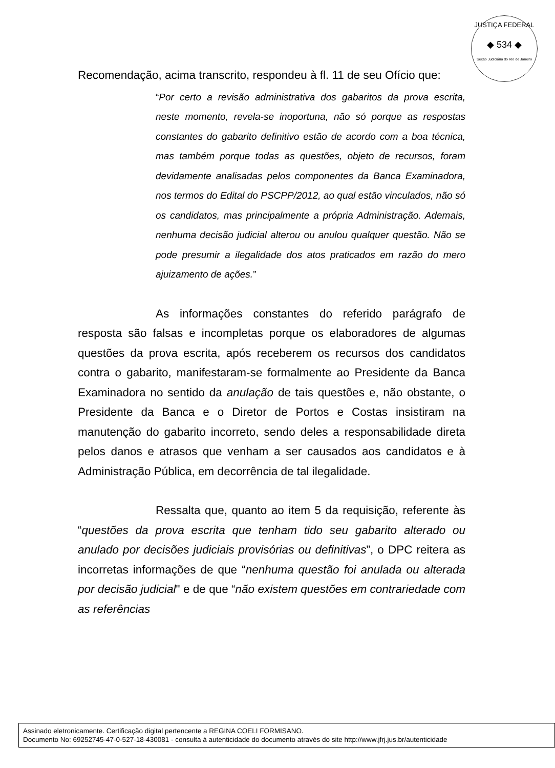JUSTIÇA FEDERAL
◆ 534 ◆
Seção Judiciária do Rio de Janeiro
Recomendação, acima transcrito, respondeu à fl. 11 de seu Ofício que:
“Por certo a revisão administrativa dos gabaritos da prova escrita, neste momento, revela-se inoportuna, não só porque as respostas constantes do gabarito definitivo estão de acordo com a boa técnica, mas também porque todas as questões, objeto de recursos, foram devidamente analisadas pelos componentes da Banca Examinadora, nos termos do Edital do PSCPP/2012, ao qual estão vinculados, não só os candidatos, mas principalmente a própria Administração. Ademais, nenhuma decisão judicial alterou ou anulou qualquer questão. Não se pode presumir a ilegalidade dos atos praticados em razão do mero ajuizamento de ações.”
As informações constantes do referido parágrafo de resposta são falsas e incompletas porque os elaboradores de algumas questões da prova escrita, após receberem os recursos dos candidatos contra o gabarito, manifestaram-se formalmente ao Presidente da Banca Examinadora no sentido da anulação de tais questões e, não obstante, o Presidente da Banca e o Diretor de Portos e Costas insistiram na manutenção do gabarito incorreto, sendo deles a responsabilidade direta pelos danos e atrasos que venham a ser causados aos candidatos e à Administração Pública, em decorrência de tal ilegalidade.
Ressalta que, quanto ao item 5 da requisição, referente às “questões da prova escrita que tenham tido seu gabarito alterado ou anulado por decisões judiciais provisórias ou definitivas”, o DPC reitera as incorretas informações de que “nenhuma questão foi anulada ou alterada por decisão judicial" e de que “não existem questões em contrariedade com as referências
Assinado eletronicamente. Certificação digital pertencente a REGINA COELI FORMISANO.
Documento No: 69252745-47-0-527-18-430081 - consulta à autenticidade do documento através do site http://www.jfrj.jus.br/autenticidade